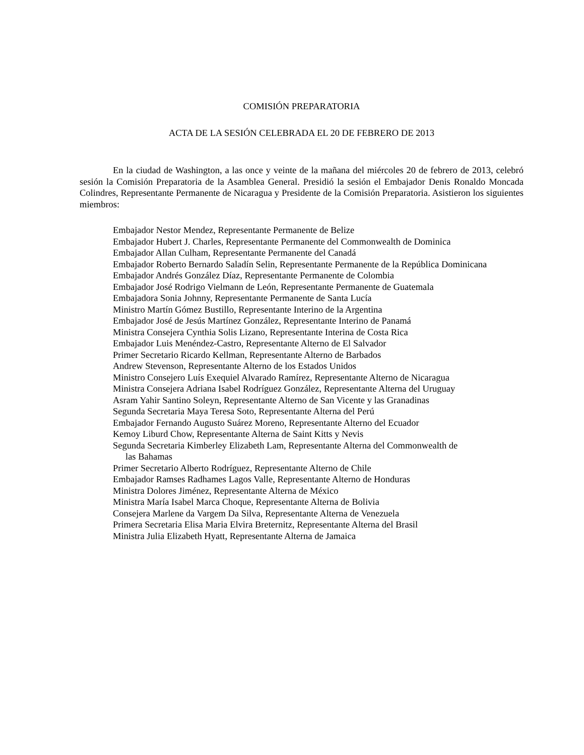COMISIÓN PREPARATORIA
ACTA DE LA SESIÓN CELEBRADA EL 20 DE FEBRERO DE 2013
En la ciudad de Washington, a las once y veinte de la mañana del miércoles 20 de febrero de 2013, celebró sesión la Comisión Preparatoria de la Asamblea General. Presidió la sesión el Embajador Denis Ronaldo Moncada Colindres, Representante Permanente de Nicaragua y Presidente de la Comisión Preparatoria. Asistieron los siguientes miembros:
Embajador Nestor Mendez, Representante Permanente de Belize
Embajador Hubert J. Charles, Representante Permanente del Commonwealth de Dominica
Embajador Allan Culham, Representante Permanente del Canadá
Embajador Roberto Bernardo Saladín Selin, Representante Permanente de la República Dominicana
Embajador Andrés González Díaz, Representante Permanente de Colombia
Embajador José Rodrigo Vielmann de León, Representante Permanente de Guatemala
Embajadora Sonia Johnny, Representante Permanente de Santa Lucía
Ministro Martín Gómez Bustillo, Representante Interino de la Argentina
Embajador José de Jesús Martínez González, Representante Interino de Panamá
Ministra Consejera Cynthia Solis Lizano, Representante Interina de Costa Rica
Embajador Luis Menéndez-Castro, Representante Alterno de El Salvador
Primer Secretario Ricardo Kellman, Representante Alterno de Barbados
Andrew Stevenson, Representante Alterno de los Estados Unidos
Ministro Consejero Luís Exequiel Alvarado Ramírez, Representante Alterno de Nicaragua
Ministra Consejera Adriana Isabel Rodríguez González, Representante Alterna del Uruguay
Asram Yahir Santino Soleyn, Representante Alterno de San Vicente y las Granadinas
Segunda Secretaria Maya Teresa Soto, Representante Alterna del Perú
Embajador Fernando Augusto Suárez Moreno, Representante Alterno del Ecuador
Kemoy Liburd Chow, Representante Alterna de Saint Kitts y Nevis
Segunda Secretaria Kimberley Elizabeth Lam, Representante Alterna del Commonwealth de
las Bahamas
Primer Secretario Alberto Rodríguez, Representante Alterno de Chile
Embajador Ramses Radhames Lagos Valle, Representante Alterno de Honduras
Ministra Dolores Jiménez, Representante Alterna de México
Ministra María Isabel Marca Choque, Representante Alterna de Bolivia
Consejera Marlene da Vargem Da Silva, Representante Alterna de Venezuela
Primera Secretaria Elisa Maria Elvira Breternitz, Representante Alterna del Brasil
Ministra Julia Elizabeth Hyatt, Representante Alterna de Jamaica